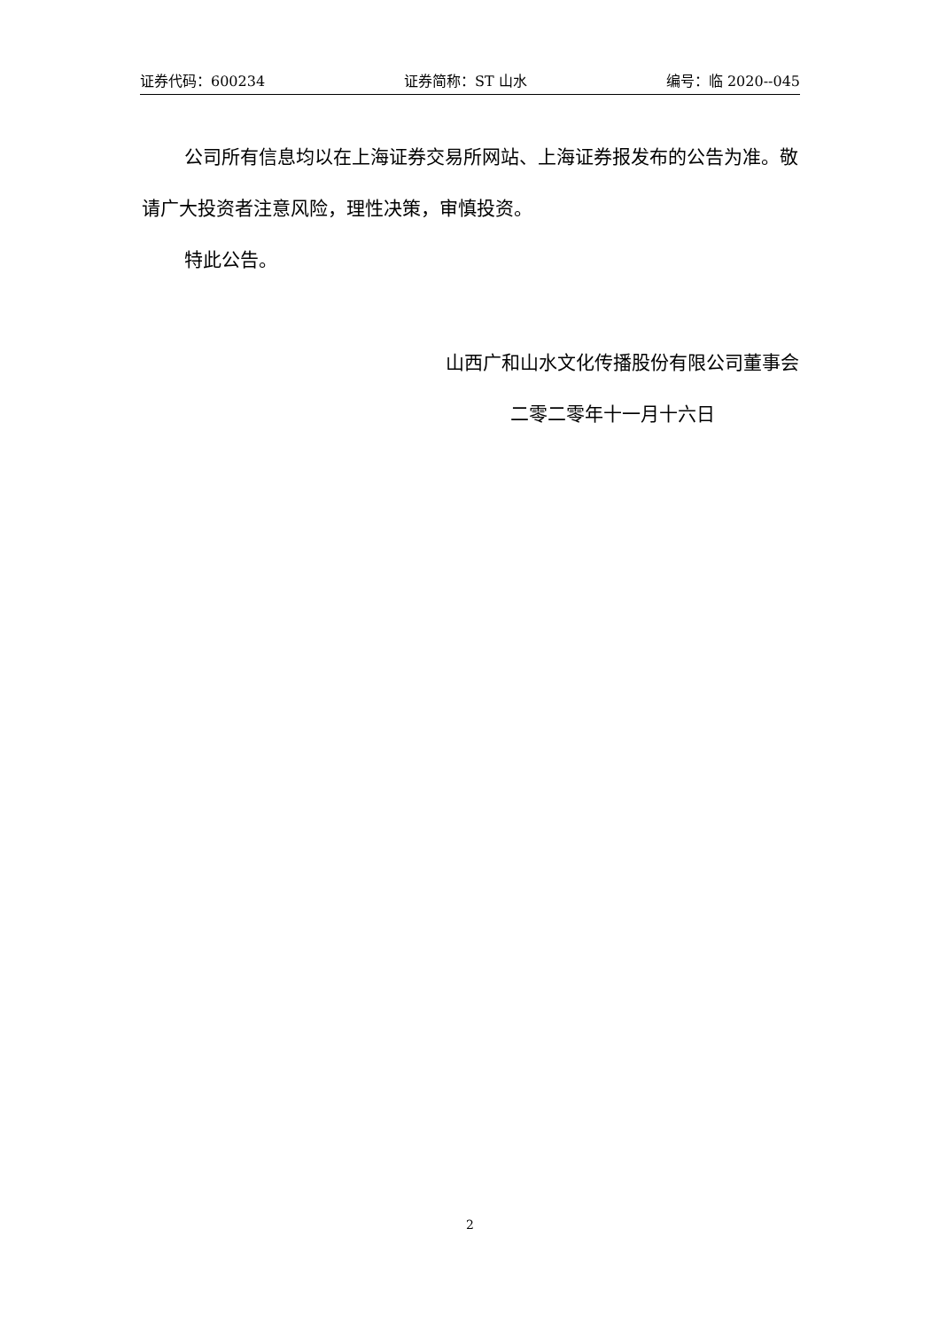证券代码：600234 证券简称：ST 山水 编号：临 2020--045
公司所有信息均以在上海证券交易所网站、上海证券报发布的公告为准。敬请广大投资者注意风险，理性决策，审慎投资。
特此公告。
山西广和山水文化传播股份有限公司董事会
二零二零年十一月十六日
2